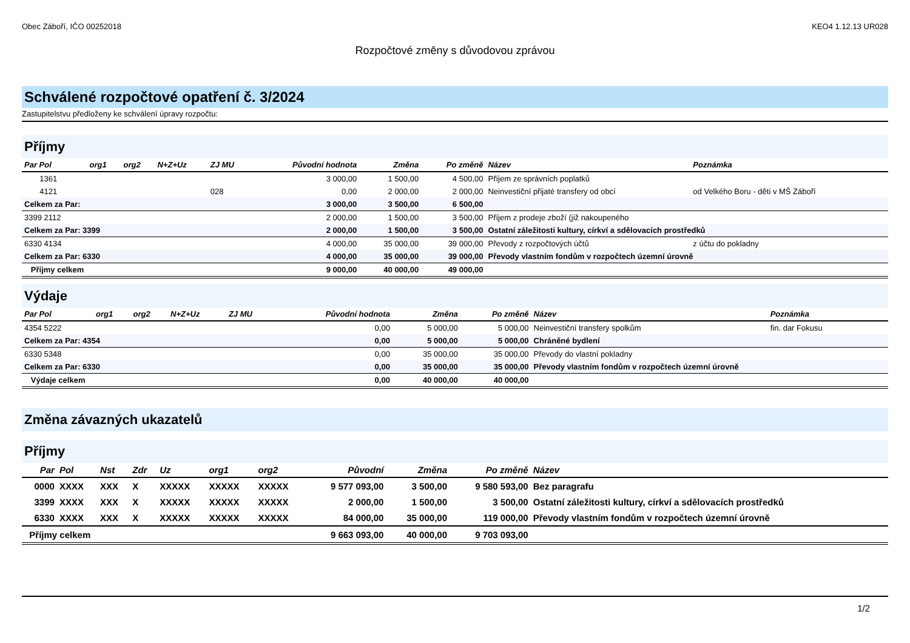Obec Záboří, IČO 00252018 KEO4 1.12.13 UR028
Rozpočtové změny s důvodovou zprávou
Schválené rozpočtové opatření č. 3/2024
Zastupitelstvu předloženy ke schválení úpravy rozpočtu:
Příjmy
| Par Pol | org1 | org2 | N+Z+Uz | ZJ MU | Původní hodnota | Změna | Po změně | Název | Poznámka |
| --- | --- | --- | --- | --- | --- | --- | --- | --- | --- |
| 1361 | | | | | 3 000,00 | 1 500,00 | 4 500,00 | Příjem ze správních poplatků | |
| 4121 | | | | 028 | 0,00 | 2 000,00 | 2 000,00 | Neinvestiční přijaté transfery od obcí | od Velkého Boru - děti v MŠ Záboří |
| Celkem za Par: | | | | | 3 000,00 | 3 500,00 | 6 500,00 | | |
| 3399 2112 | | | | | 2 000,00 | 1 500,00 | 3 500,00 | Příjem z prodeje zboží (již nakoupeného | |
| Celkem za Par: 3399 | | | | | 2 000,00 | 1 500,00 | 3 500,00 | Ostatní záležitosti kultury, církví a sdělovacích prostředků | |
| 6330 4134 | | | | | 4 000,00 | 35 000,00 | 39 000,00 | Převody z rozpočtových účtů | z účtu do pokladny |
| Celkem za Par: 6330 | | | | | 4 000,00 | 35 000,00 | 39 000,00 | Převody vlastním fondům v rozpočtech územní úrovně | |
| Příjmy celkem | | | | | 9 000,00 | 40 000,00 | 49 000,00 | | |
Výdaje
| Par Pol | org1 | org2 | N+Z+Uz | ZJ MU | Původní hodnota | Změna | Po změně | Název | Poznámka |
| --- | --- | --- | --- | --- | --- | --- | --- | --- | --- |
| 4354 5222 | | | | | 0,00 | 5 000,00 | 5 000,00 | Neinvestiční transfery spolkům | fin. dar Fokusu |
| Celkem za Par: 4354 | | | | | 0,00 | 5 000,00 | 5 000,00 | Chráněné bydlení | |
| 6330 5348 | | | | | 0,00 | 35 000,00 | 35 000,00 | Převody do vlastní pokladny | |
| Celkem za Par: 6330 | | | | | 0,00 | 35 000,00 | 35 000,00 | Převody vlastním fondům v rozpočtech územní úrovně | |
| Výdaje celkem | | | | | 0,00 | 40 000,00 | 40 000,00 | | |
Změna závazných ukazatelů
Příjmy
| Par | Pol | Nst | Zdr | Uz | org1 | org2 | Původní | Změna | Po změně | Název |
| --- | --- | --- | --- | --- | --- | --- | --- | --- | --- | --- |
| 0000 | XXXX | XXX | X | XXXXX | XXXXX | XXXXX | 9 577 093,00 | 3 500,00 | 9 580 593,00 | Bez paragrafu |
| 3399 | XXXX | XXX | X | XXXXX | XXXXX | XXXXX | 2 000,00 | 1 500,00 | 3 500,00 | Ostatní záležitosti kultury, církví a sdělovacích prostředků |
| 6330 | XXXX | XXX | X | XXXXX | XXXXX | XXXXX | 84 000,00 | 35 000,00 | 119 000,00 | Převody vlastním fondům v rozpočtech územní úrovně |
| Příjmy celkem | | | | | | | 9 663 093,00 | 40 000,00 | 9 703 093,00 | |
1/2